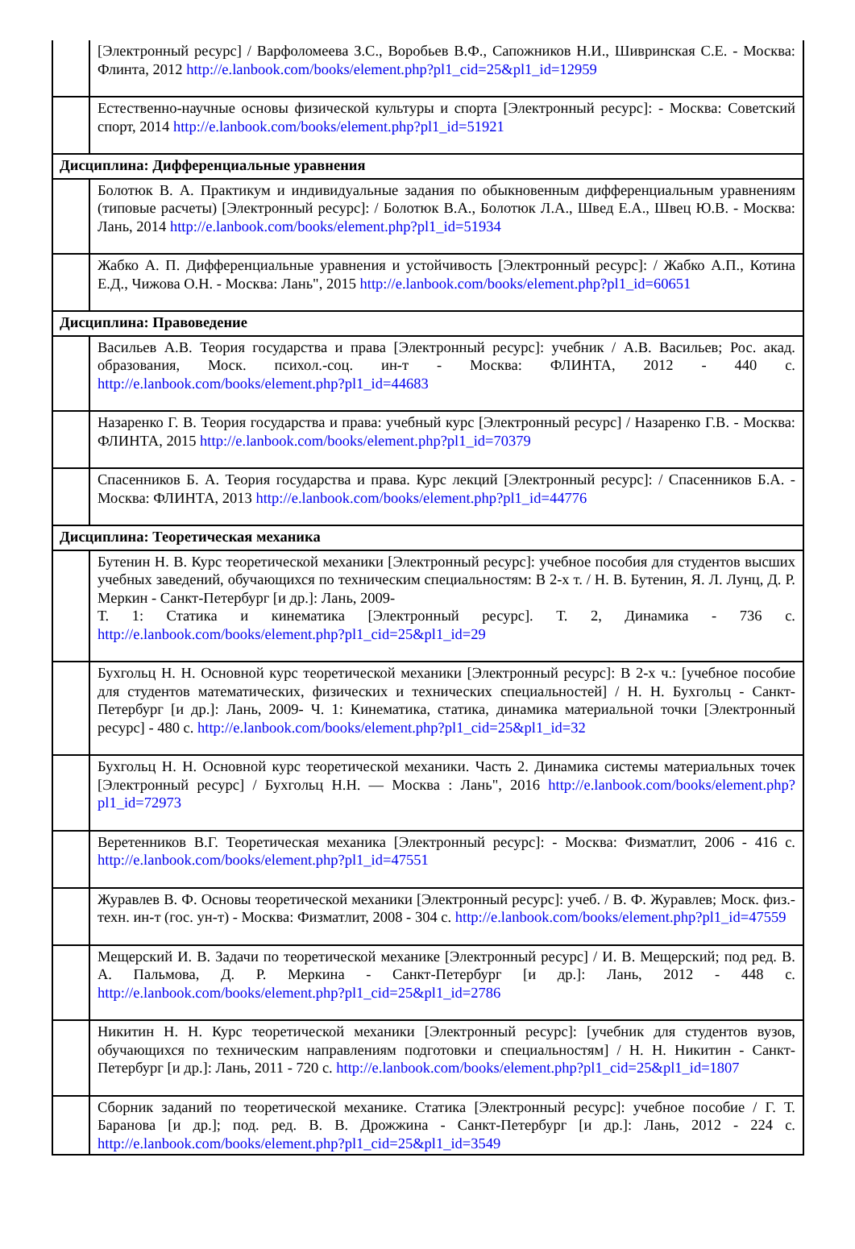| | [Электронный ресурс] / Варфоломеева З.С., Воробьев В.Ф., Сапожников Н.И., Шивринская С.Е. - Москва: Флинта, 2012 http://e.lanbook.com/books/element.php?pl1_cid=25&pl1_id=12959 |
| | Естественно-научные основы физической культуры и спорта [Электронный ресурс]: - Москва: Советский спорт, 2014 http://e.lanbook.com/books/element.php?pl1_id=51921 |
| Дисциплина: Дифференциальные уравнения | |
| | Болотюк В. А. Практикум и индивидуальные задания по обыкновенным дифференциальным уравнениям (типовые расчеты) [Электронный ресурс]: / Болотюк В.А., Болотюк Л.А., Швед Е.А., Швец Ю.В. - Москва: Лань, 2014 http://e.lanbook.com/books/element.php?pl1_id=51934 |
| | Жабко А. П. Дифференциальные уравнения и устойчивость [Электронный ресурс]: / Жабко А.П., Котина Е.Д., Чижова О.Н. - Москва: Лань", 2015 http://e.lanbook.com/books/element.php?pl1_id=60651 |
| Дисциплина: Правоведение | |
| | Васильев А.В. Теория государства и права [Электронный ресурс]: учебник / А.В. Васильев; Рос. акад. образования, Моск. психол.-соц. ин-т - Москва: ФЛИНТА, 2012 - 440 с. http://e.lanbook.com/books/element.php?pl1_id=44683 |
| | Назаренко Г. В. Теория государства и права: учебный курс [Электронный ресурс] / Назаренко Г.В. - Москва: ФЛИНТА, 2015 http://e.lanbook.com/books/element.php?pl1_id=70379 |
| | Спасенников Б. А. Теория государства и права. Курс лекций [Электронный ресурс]: / Спасенников Б.А. - Москва: ФЛИНТА, 2013 http://e.lanbook.com/books/element.php?pl1_id=44776 |
| Дисциплина: Теоретическая механика | |
| | Бутенин Н. В. Курс теоретической механики [Электронный ресурс]: учебное пособия для студентов высших учебных заведений, обучающихся по техническим специальностям: В 2-х т. / Н. В. Бутенин, Я. Л. Лунц, Д. Р. Меркин - Санкт-Петербург [и др.]: Лань, 2009- Т. 1: Статика и кинематика [Электронный ресурс]. Т. 2, Динамика - 736 с. http://e.lanbook.com/books/element.php?pl1_cid=25&pl1_id=29 |
| | Бухгольц Н. Н. Основной курс теоретической механики [Электронный ресурс]: В 2-х ч.: [учебное пособие для студентов математических, физических и технических специальностей] / Н. Н. Бухгольц - Санкт-Петербург [и др.]: Лань, 2009- Ч. 1: Кинематика, статика, динамика материальной точки [Электронный ресурс] - 480 с. http://e.lanbook.com/books/element.php?pl1_cid=25&pl1_id=32 |
| | Бухгольц Н. Н. Основной курс теоретической механики. Часть 2. Динамика системы материальных точек [Электронный ресурс] / Бухгольц Н.Н. — Москва : Лань", 2016 http://e.lanbook.com/books/element.php?pl1_id=72973 |
| | Веретенников В.Г. Теоретическая механика [Электронный ресурс]: - Москва: Физматлит, 2006 - 416 с. http://e.lanbook.com/books/element.php?pl1_id=47551 |
| | Журавлев В. Ф. Основы теоретической механики [Электронный ресурс]: учеб. / В. Ф. Журавлев; Моск. физ.-техн. ин-т (гос. ун-т) - Москва: Физматлит, 2008 - 304 с. http://e.lanbook.com/books/element.php?pl1_id=47559 |
| | Мещерский И. В. Задачи по теоретической механике [Электронный ресурс] / И. В. Мещерский; под ред. В. А. Пальмова, Д. Р. Меркина - Санкт-Петербург [и др.]: Лань, 2012 - 448 с. http://e.lanbook.com/books/element.php?pl1_cid=25&pl1_id=2786 |
| | Никитин Н. Н. Курс теоретической механики [Электронный ресурс]: [учебник для студентов вузов, обучающихся по техническим направлениям подготовки и специальностям] / Н. Н. Никитин - Санкт-Петербург [и др.]: Лань, 2011 - 720 с. http://e.lanbook.com/books/element.php?pl1_cid=25&pl1_id=1807 |
| | Сборник заданий по теоретической механике. Статика [Электронный ресурс]: учебное пособие / Г. Т. Баранова [и др.]; под. ред. В. В. Дрожжина - Санкт-Петербург [и др.]: Лань, 2012 - 224 с. http://e.lanbook.com/books/element.php?pl1_cid=25&pl1_id=3549 |